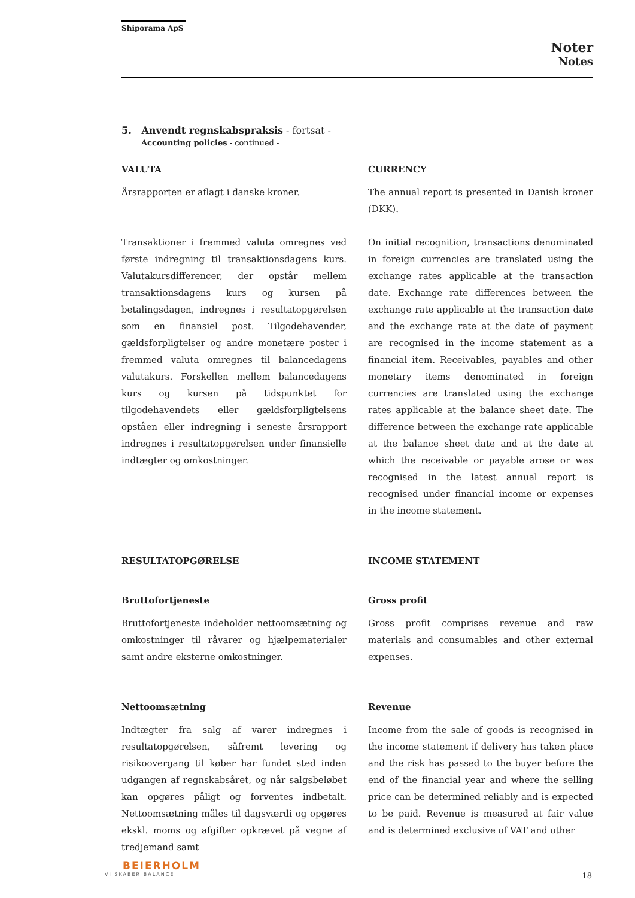Shiporama ApS
Noter
Notes
5. Anvendt regnskabspraksis - fortsat -
Accounting policies - continued -
VALUTA
Årsrapporten er aflagt i danske kroner.
Transaktioner i fremmed valuta omregnes ved første indregning til transaktionsdagens kurs. Valutakursdifferencer, der opstår mellem transaktionsdagens kurs og kursen på betalingsdagen, indregnes i resultatopgørelsen som en finansiel post. Tilgodehavender, gældsforpligtelser og andre monetære poster i fremmed valuta omregnes til balancedagens valutakurs. Forskellen mellem balancedagens kurs og kursen på tidspunktet for tilgodehavendets eller gældsforpligtelsens opståen eller indregning i seneste årsrapport indregnes i resultatopgørelsen under finansielle indtægter og omkostninger.
CURRENCY
The annual report is presented in Danish kroner (DKK).
On initial recognition, transactions denominated in foreign currencies are translated using the exchange rates applicable at the transaction date. Exchange rate differences between the exchange rate applicable at the transaction date and the exchange rate at the date of payment are recognised in the income statement as a financial item. Receivables, payables and other monetary items denominated in foreign currencies are translated using the exchange rates applicable at the balance sheet date. The difference between the exchange rate applicable at the balance sheet date and at the date at which the receivable or payable arose or was recognised in the latest annual report is recognised under financial income or expenses in the income statement.
RESULTATOPGØRELSE
Bruttofortjeneste
Bruttofortjeneste indeholder nettoomsætning og omkostninger til råvarer og hjælpematerialer samt andre eksterne omkostninger.
Nettoomsætning
Indtægter fra salg af varer indregnes i resultatopgørelsen, såfremt levering og risikoovergang til køber har fundet sted inden udgangen af regnskabsåret, og når salgsbeløbet kan opgøres påligt og forventes indbetalt. Nettoomsætning måles til dagsværdi og opgøres ekskl. moms og afgifter opkrævet på vegne af tredjemand samt
INCOME STATEMENT
Gross profit
Gross profit comprises revenue and raw materials and consumables and other external expenses.
Revenue
Income from the sale of goods is recognised in the income statement if delivery has taken place and the risk has passed to the buyer before the end of the financial year and where the selling price can be determined reliably and is expected to be paid. Revenue is measured at fair value and is determined exclusive of VAT and other
BEIERHOLM
VI SKABER BALANCE
18